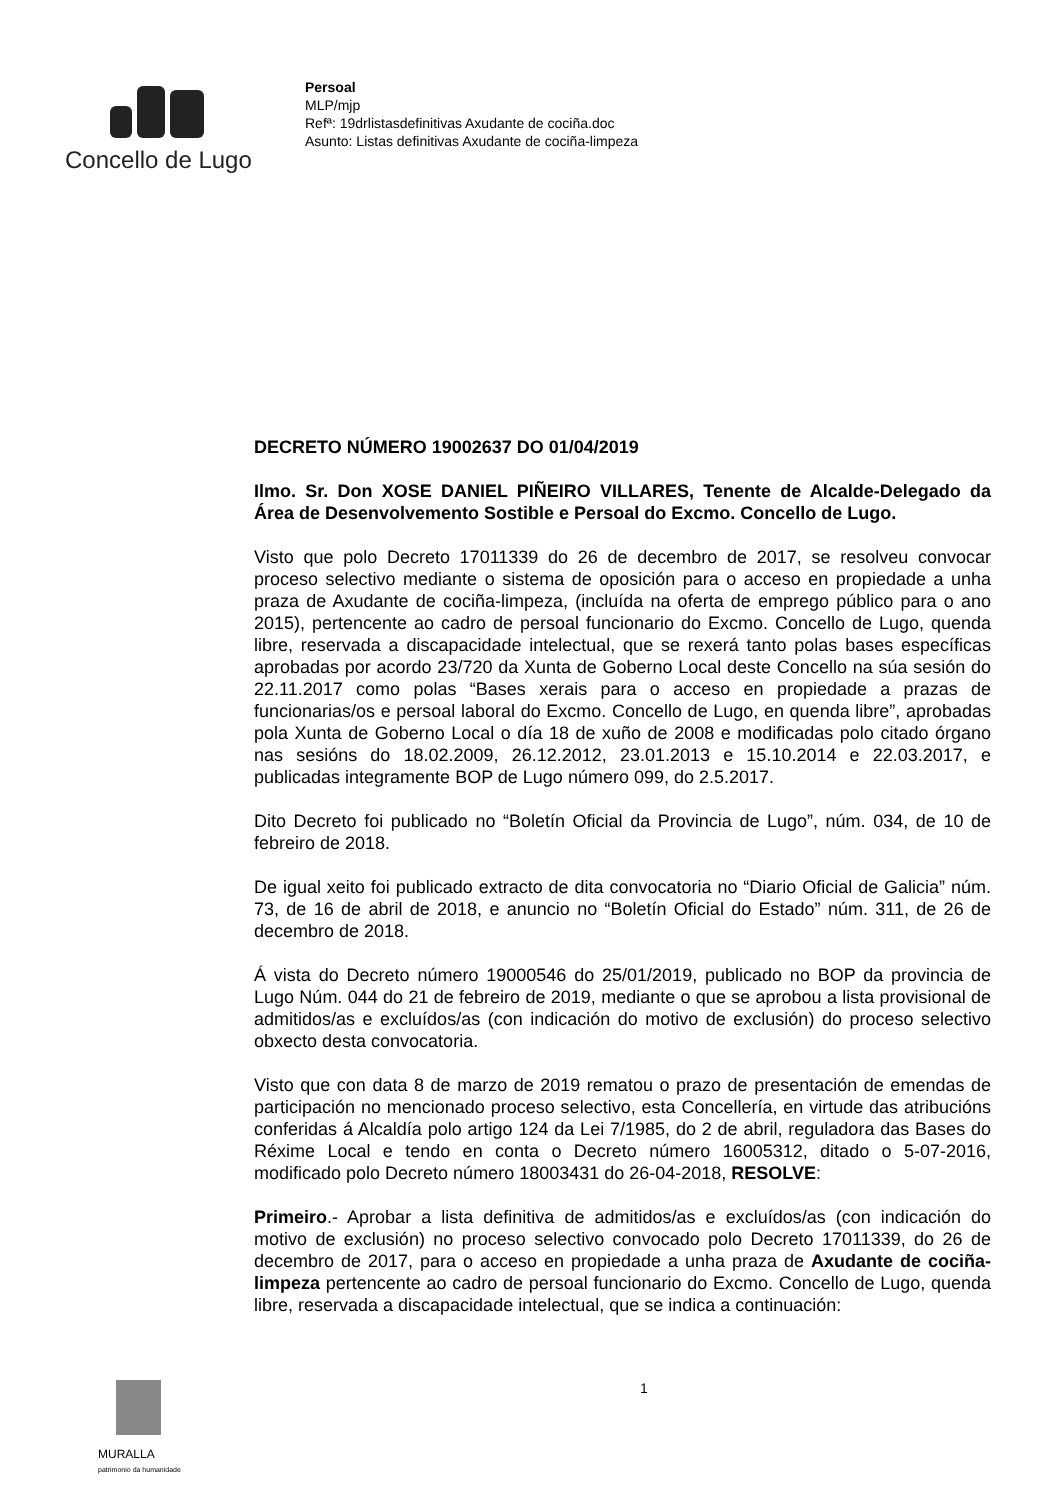Concello de Lugo
Persoal
MLP/mjp
Refª: 19drlistasdefinitivas Axudante de cociña.doc
Asunto: Listas definitivas Axudante de cociña-limpeza
DECRETO NÚMERO 19002637 DO 01/04/2019
Ilmo. Sr. Don XOSE DANIEL PIÑEIRO VILLARES, Tenente de Alcalde-Delegado da Área de Desenvolvemento Sostible e Persoal do Excmo. Concello de Lugo.
Visto que polo Decreto 17011339 do 26 de decembro de 2017, se resolveu convocar proceso selectivo mediante o sistema de oposición para o acceso en propiedade a unha praza de Axudante de cociña-limpeza, (incluída na oferta de emprego público para o ano 2015), pertencente ao cadro de persoal funcionario do Excmo. Concello de Lugo, quenda libre, reservada a discapacidade intelectual, que se rexerá tanto polas bases específicas aprobadas por acordo 23/720 da Xunta de Goberno Local deste Concello na súa sesión do 22.11.2017 como polas “Bases xerais para o acceso en propiedade a prazas de funcionarias/os e persoal laboral do Excmo. Concello de Lugo, en quenda libre”, aprobadas pola Xunta de Goberno Local o día 18 de xuño de 2008 e modificadas polo citado órgano nas sesións do 18.02.2009, 26.12.2012, 23.01.2013 e 15.10.2014 e 22.03.2017, e publicadas integramente BOP de Lugo número 099, do 2.5.2017.
Dito Decreto foi publicado no “Boletín Oficial da Provincia de Lugo”, núm. 034, de 10 de febreiro de 2018.
De igual xeito foi publicado extracto de dita convocatoria no “Diario Oficial de Galicia” núm. 73, de 16 de abril de 2018, e anuncio no “Boletín Oficial do Estado” núm. 311, de 26 de decembro de 2018.
Á vista do Decreto número 19000546 do 25/01/2019, publicado no BOP da provincia de Lugo Núm. 044 do 21 de febreiro de 2019, mediante o que se aprobou a lista provisional de admitidos/as e excluídos/as (con indicación do motivo de exclusión) do proceso selectivo obxecto desta convocatoria.
Visto que con data 8 de marzo de 2019 rematou o prazo de presentación de emendas de participación no mencionado proceso selectivo, esta Concellería, en virtude das atribucións conferidas á Alcaldía polo artigo 124 da Lei 7/1985, do 2 de abril, reguladora das Bases do Réxime Local e tendo en conta o Decreto número 16005312, ditado o 5-07-2016, modificado polo Decreto número 18003431 do 26-04-2018, RESOLVE:
Primeiro.- Aprobar a lista definitiva de admitidos/as e excluídos/as (con indicación do motivo de exclusión) no proceso selectivo convocado polo Decreto 17011339, do 26 de decembro de 2017, para o acceso en propiedade a unha praza de Axudante de cociña-limpeza pertencente ao cadro de persoal funcionario do Excmo. Concello de Lugo, quenda libre, reservada a discapacidade intelectual, que se indica a continuación:
MURALLA
patrimonio da humanidade
1